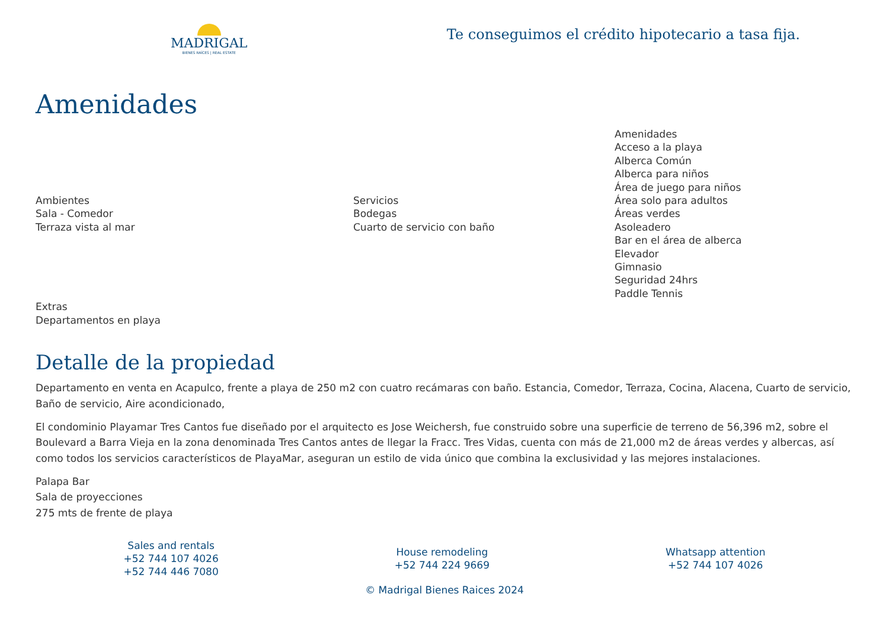MADRIGAL
BIENES RAÍCES | REAL ESTATE
Te conseguimos el crédito hipotecario a tasa fija.
Amenidades
Ambientes
Sala - Comedor
Terraza vista al mar
Servicios
Bodegas
Cuarto de servicio con baño
Amenidades
Acceso a la playa
Alberca Común
Alberca para niños
Área de juego para niños
Área solo para adultos
Áreas verdes
Asoleadero
Bar en el área de alberca
Elevador
Gimnasio
Seguridad 24hrs
Paddle Tennis
Extras
Departamentos en playa
Detalle de la propiedad
Departamento en venta en Acapulco, frente a playa de 250 m2 con cuatro recámaras con baño. Estancia, Comedor, Terraza, Cocina, Alacena, Cuarto de servicio, Baño de servicio, Aire acondicionado,
El condominio Playamar Tres Cantos fue diseñado por el arquitecto es Jose Weichersh, fue construido sobre una superficie de terreno de 56,396 m2, sobre el Boulevard a Barra Vieja en la zona denominada Tres Cantos antes de llegar la Fracc. Tres Vidas, cuenta con más de 21,000 m2 de áreas verdes y albercas, así como todos los servicios característicos de PlayaMar, aseguran un estilo de vida único que combina la exclusividad y las mejores instalaciones.
Palapa Bar
Sala de proyecciones
275 mts de frente de playa
Sales and rentals
+52 744 107 4026
+52 744 446 7080
House remodeling
+52 744 224 9669
Whatsapp attention
+52 744 107 4026
© Madrigal Bienes Raices 2024